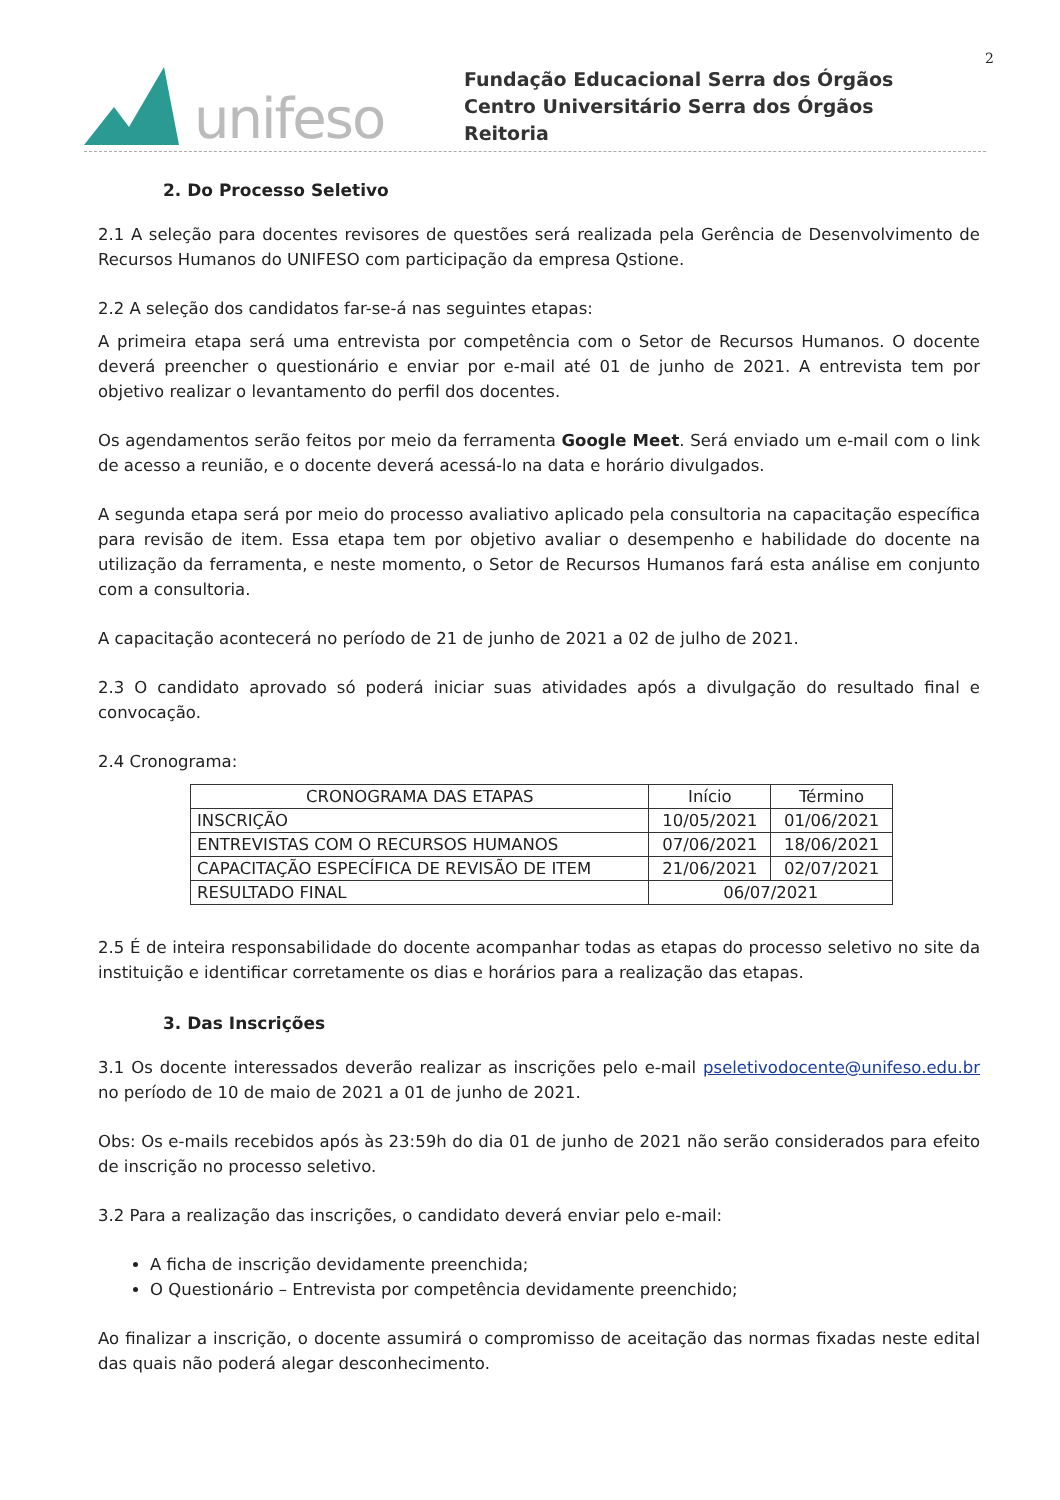2
unifeso
Fundação Educacional Serra dos Órgãos
Centro Universitário Serra dos Órgãos
Reitoria
2. Do Processo Seletivo
2.1 A seleção para docentes revisores de questões será realizada pela Gerência de Desenvolvimento de Recursos Humanos do UNIFESO com participação da empresa Qstione.
2.2 A seleção dos candidatos far-se-á nas seguintes etapas:
A primeira etapa será uma entrevista por competência com o Setor de Recursos Humanos. O docente deverá preencher o questionário e enviar por e-mail até 01 de junho de 2021. A entrevista tem por objetivo realizar o levantamento do perfil dos docentes.
Os agendamentos serão feitos por meio da ferramenta Google Meet. Será enviado um e-mail com o link de acesso a reunião, e o docente deverá acessá-lo na data e horário divulgados.
A segunda etapa será por meio do processo avaliativo aplicado pela consultoria na capacitação específica para revisão de item. Essa etapa tem por objetivo avaliar o desempenho e habilidade do docente na utilização da ferramenta, e neste momento, o Setor de Recursos Humanos fará esta análise em conjunto com a consultoria.
A capacitação acontecerá no período de 21 de junho de 2021 a 02 de julho de 2021.
2.3 O candidato aprovado só poderá iniciar suas atividades após a divulgação do resultado final e convocação.
2.4 Cronograma:
| CRONOGRAMA DAS ETAPAS | Início | Término |
| --- | --- | --- |
| INSCRIÇÃO | 10/05/2021 | 01/06/2021 |
| ENTREVISTAS COM O RECURSOS HUMANOS | 07/06/2021 | 18/06/2021 |
| CAPACITAÇÃO ESPECÍFICA DE REVISÃO DE ITEM | 21/06/2021 | 02/07/2021 |
| RESULTADO FINAL | 06/07/2021 | |
2.5 É de inteira responsabilidade do docente acompanhar todas as etapas do processo seletivo no site da instituição e identificar corretamente os dias e horários para a realização das etapas.
3. Das Inscrições
3.1 Os docente interessados deverão realizar as inscrições pelo e-mail pseletivodocente@unifeso.edu.br no período de 10 de maio de 2021 a 01 de junho de 2021.
Obs: Os e-mails recebidos após às 23:59h do dia 01 de junho de 2021 não serão considerados para efeito de inscrição no processo seletivo.
3.2 Para a realização das inscrições, o candidato deverá enviar pelo e-mail:
A ficha de inscrição devidamente preenchida;
O Questionário – Entrevista por competência devidamente preenchido;
Ao finalizar a inscrição, o docente assumirá o compromisso de aceitação das normas fixadas neste edital das quais não poderá alegar desconhecimento.